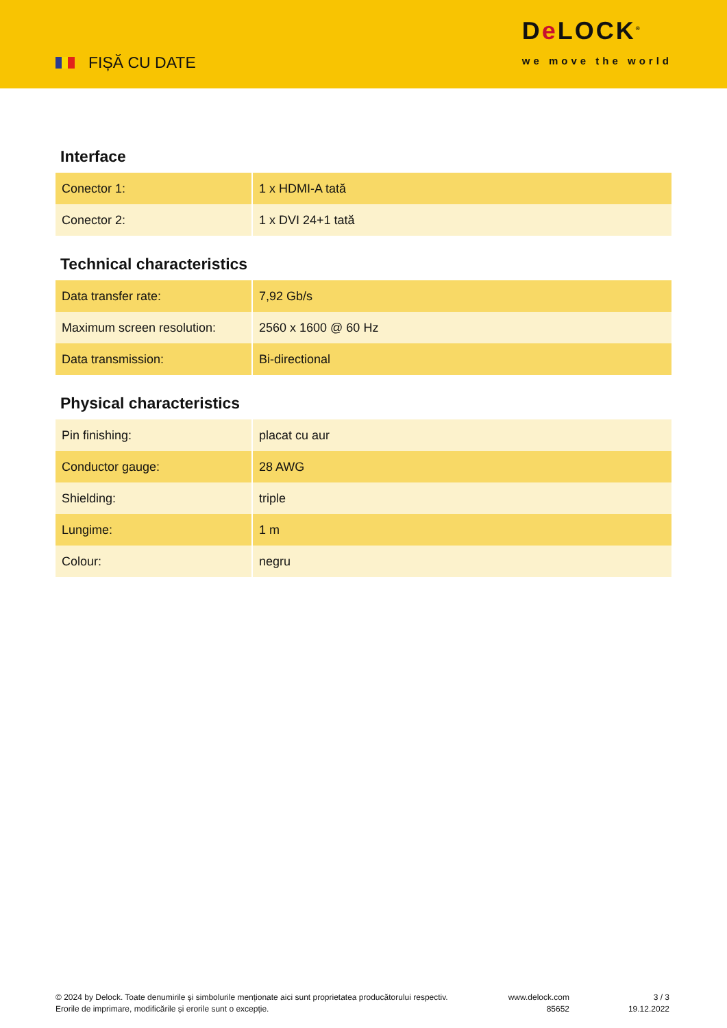FIȘĂ CU DATE
De LOCK<sup>®</sup>
we move the world
Interface
| Conector 1: | 1 x HDMI-A tată |
| Conector 2: | 1 x DVI 24+1 tată |
Technical characteristics
| Data transfer rate: | 7,92 Gb/s |
| Maximum screen resolution: | 2560 x 1600 @ 60 Hz |
| Data transmission: | Bi-directional |
Physical characteristics
| Pin finishing: | placat cu aur |
| Conductor gauge: | 28 AWG |
| Shielding: | triple |
| Lungime: | 1 m |
| Colour: | negru |
© 2024 by Delock. Toate denumirile și simbolurile menționate aici sunt proprietatea producătorului respectiv. Erorile de imprimare, modificările și erorile sunt o excepție.
www.delock.com
85652
3 / 3
19.12.2022